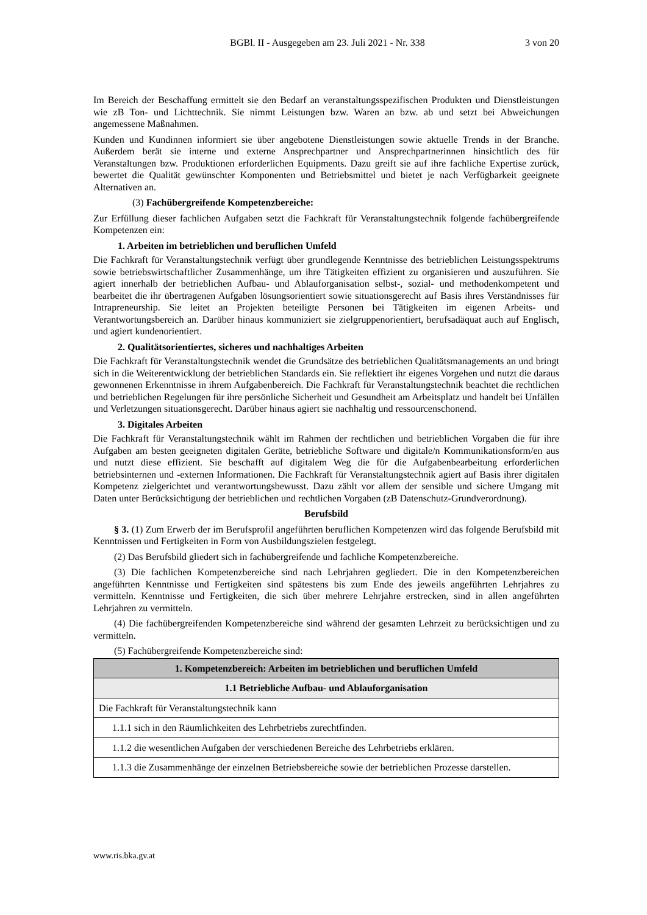BGBl. II - Ausgegeben am 23. Juli 2021 - Nr. 338
3 von 20
Im Bereich der Beschaffung ermittelt sie den Bedarf an veranstaltungsspezifischen Produkten und Dienstleistungen wie zB Ton- und Lichttechnik. Sie nimmt Leistungen bzw. Waren an bzw. ab und setzt bei Abweichungen angemessene Maßnahmen.
Kunden und Kundinnen informiert sie über angebotene Dienstleistungen sowie aktuelle Trends in der Branche. Außerdem berät sie interne und externe Ansprechpartner und Ansprechpartnerinnen hinsichtlich des für Veranstaltungen bzw. Produktionen erforderlichen Equipments. Dazu greift sie auf ihre fachliche Expertise zurück, bewertet die Qualität gewünschter Komponenten und Betriebsmittel und bietet je nach Verfügbarkeit geeignete Alternativen an.
(3) Fachübergreifende Kompetenzbereiche:
Zur Erfüllung dieser fachlichen Aufgaben setzt die Fachkraft für Veranstaltungstechnik folgende fachübergreifende Kompetenzen ein:
1. Arbeiten im betrieblichen und beruflichen Umfeld
Die Fachkraft für Veranstaltungstechnik verfügt über grundlegende Kenntnisse des betrieblichen Leistungsspektrums sowie betriebswirtschaftlicher Zusammenhänge, um ihre Tätigkeiten effizient zu organisieren und auszuführen. Sie agiert innerhalb der betrieblichen Aufbau- und Ablauforganisation selbst-, sozial- und methodenkompetent und bearbeitet die ihr übertragenen Aufgaben lösungsorientiert sowie situationsgerecht auf Basis ihres Verständnisses für Intrapreneurship. Sie leitet an Projekten beteiligte Personen bei Tätigkeiten im eigenen Arbeits- und Verantwortungsbereich an. Darüber hinaus kommuniziert sie zielgruppenorientiert, berufsadäquat auch auf Englisch, und agiert kundenorientiert.
2. Qualitätsorientiertes, sicheres und nachhaltiges Arbeiten
Die Fachkraft für Veranstaltungstechnik wendet die Grundsätze des betrieblichen Qualitätsmanagements an und bringt sich in die Weiterentwicklung der betrieblichen Standards ein. Sie reflektiert ihr eigenes Vorgehen und nutzt die daraus gewonnenen Erkenntnisse in ihrem Aufgabenbereich. Die Fachkraft für Veranstaltungstechnik beachtet die rechtlichen und betrieblichen Regelungen für ihre persönliche Sicherheit und Gesundheit am Arbeitsplatz und handelt bei Unfällen und Verletzungen situationsgerecht. Darüber hinaus agiert sie nachhaltig und ressourcenschonend.
3. Digitales Arbeiten
Die Fachkraft für Veranstaltungstechnik wählt im Rahmen der rechtlichen und betrieblichen Vorgaben die für ihre Aufgaben am besten geeigneten digitalen Geräte, betriebliche Software und digitale/n Kommunikationsform/en aus und nutzt diese effizient. Sie beschafft auf digitalem Weg die für die Aufgabenbearbeitung erforderlichen betriebsinternen und -externen Informationen. Die Fachkraft für Veranstaltungstechnik agiert auf Basis ihrer digitalen Kompetenz zielgerichtet und verantwortungsbewusst. Dazu zählt vor allem der sensible und sichere Umgang mit Daten unter Berücksichtigung der betrieblichen und rechtlichen Vorgaben (zB Datenschutz-Grundverordnung).
Berufsbild
§ 3. (1) Zum Erwerb der im Berufsprofil angeführten beruflichen Kompetenzen wird das folgende Berufsbild mit Kenntnissen und Fertigkeiten in Form von Ausbildungszielen festgelegt.
(2) Das Berufsbild gliedert sich in fachübergreifende und fachliche Kompetenzbereiche.
(3) Die fachlichen Kompetenzbereiche sind nach Lehrjahren gegliedert. Die in den Kompetenzbereichen angeführten Kenntnisse und Fertigkeiten sind spätestens bis zum Ende des jeweils angeführten Lehrjahres zu vermitteln. Kenntnisse und Fertigkeiten, die sich über mehrere Lehrjahre erstrecken, sind in allen angeführten Lehrjahren zu vermitteln.
(4) Die fachübergreifenden Kompetenzbereiche sind während der gesamten Lehrzeit zu berücksichtigen und zu vermitteln.
(5) Fachübergreifende Kompetenzbereiche sind:
| 1. Kompetenzbereich: Arbeiten im betrieblichen und beruflichen Umfeld |
| 1.1 Betriebliche Aufbau- und Ablauforganisation |
| Die Fachkraft für Veranstaltungstechnik kann |
| 1.1.1 sich in den Räumlichkeiten des Lehrbetriebs zurechtfinden. |
| 1.1.2 die wesentlichen Aufgaben der verschiedenen Bereiche des Lehrbetriebs erklären. |
| 1.1.3 die Zusammenhänge der einzelnen Betriebsbereiche sowie der betrieblichen Prozesse darstellen. |
www.ris.bka.gv.at